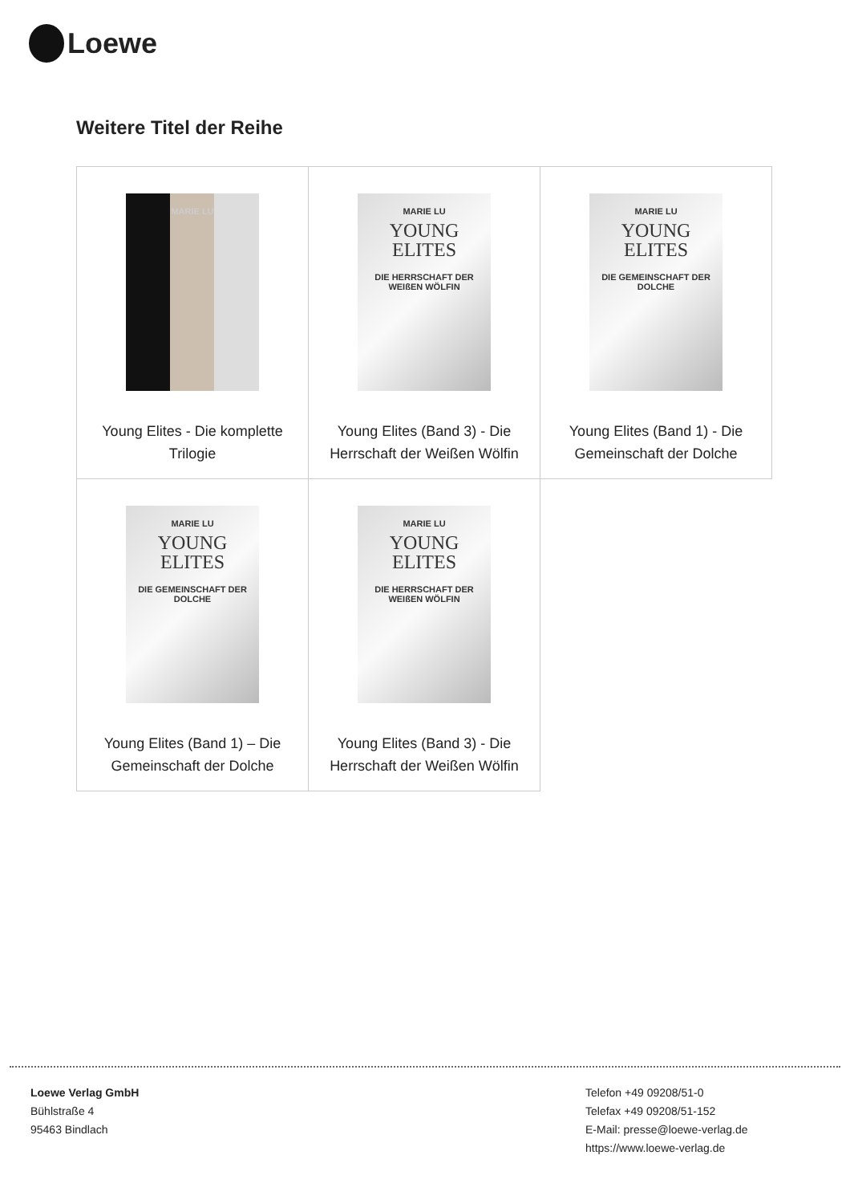Loewe
Weitere Titel der Reihe
| MARIE LU Young Elites - Die komplette Trilogie | MARIE LU YOUNG ELITES DIE HERRSCHAFT DER WEIßEN WÖLFIN Young Elites (Band 3) - Die Herrschaft der Weißen Wölfin | MARIE LU YOUNG ELITES DIE GEMEINSCHAFT DER DOLCHE Young Elites (Band 1) - Die Gemeinschaft der Dolche |
| MARIE LU YOUNG ELITES DIE GEMEINSCHAFT DER DOLCHE Young Elites (Band 1) – Die Gemeinschaft der Dolche | MARIE LU YOUNG ELITES DIE HERRSCHAFT DER WEIßEN WÖLFIN Young Elites (Band 3) - Die Herrschaft der Weißen Wölfin | |
Loewe Verlag GmbH
Bühlstraße 4
95463 Bindlach
Telefon +49 09208/51-0
Telefax +49 09208/51-152
E-Mail: presse@loewe-verlag.de
https://www.loewe-verlag.de